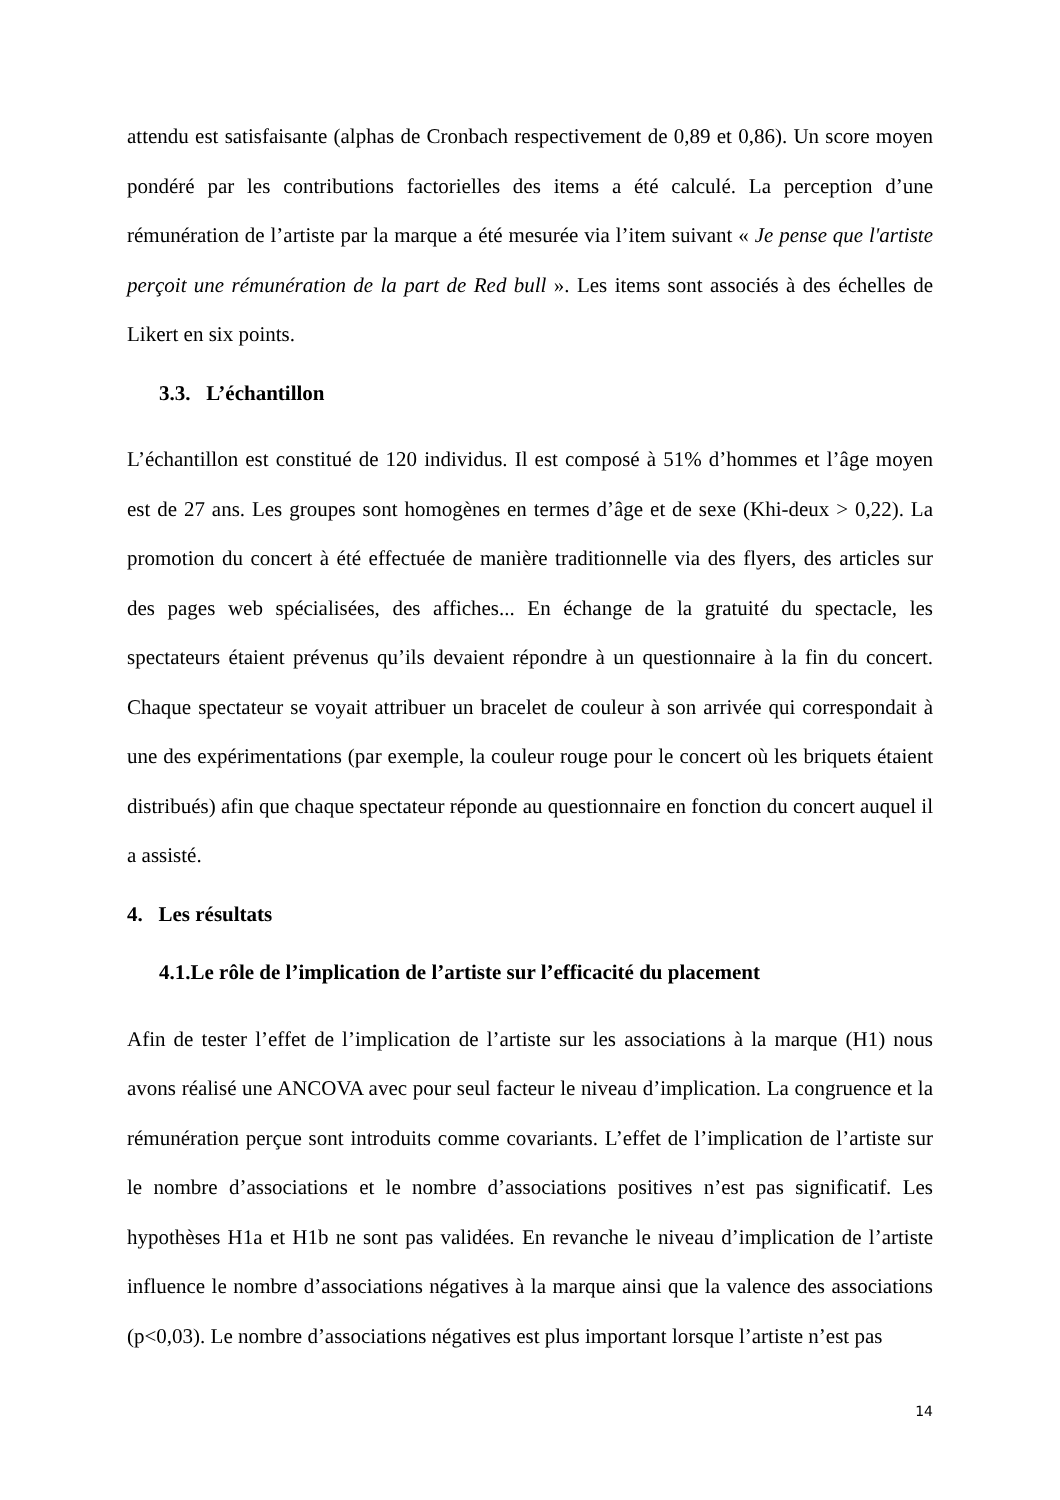attendu est satisfaisante (alphas de Cronbach respectivement de 0,89 et 0,86). Un score moyen pondéré par les contributions factorielles des items a été calculé. La perception d’une rémunération de l’artiste par la marque a été mesurée via l’item suivant « Je pense que l'artiste perçoit une rémunération de la part de Red bull ». Les items sont associés à des échelles de Likert en six points.
3.3. L’échantillon
L’échantillon est constitué de 120 individus. Il est composé à 51% d’hommes et l’âge moyen est de 27 ans. Les groupes sont homogènes en termes d’âge et de sexe (Khi-deux > 0,22). La promotion du concert à été effectuée de manière traditionnelle via des flyers, des articles sur des pages web spécialisées, des affiches... En échange de la gratuité du spectacle, les spectateurs étaient prévenus qu’ils devaient répondre à un questionnaire à la fin du concert. Chaque spectateur se voyait attribuer un bracelet de couleur à son arrivée qui correspondait à une des expérimentations (par exemple, la couleur rouge pour le concert où les briquets étaient distribués) afin que chaque spectateur réponde au questionnaire en fonction du concert auquel il a assisté.
4. Les résultats
4.1.Le rôle de l’implication de l’artiste sur l’efficacité du placement
Afin de tester l’effet de l’implication de l’artiste sur les associations à la marque (H1) nous avons réalisé une ANCOVA avec pour seul facteur le niveau d’implication. La congruence et la rémunération perçue sont introduits comme covariants. L’effet de l’implication de l’artiste sur le nombre d’associations et le nombre d’associations positives n’est pas significatif. Les hypothèses H1a et H1b ne sont pas validées. En revanche le niveau d’implication de l’artiste influence le nombre d’associations négatives à la marque ainsi que la valence des associations (p<0,03). Le nombre d’associations négatives est plus important lorsque l’artiste n’est pas
14